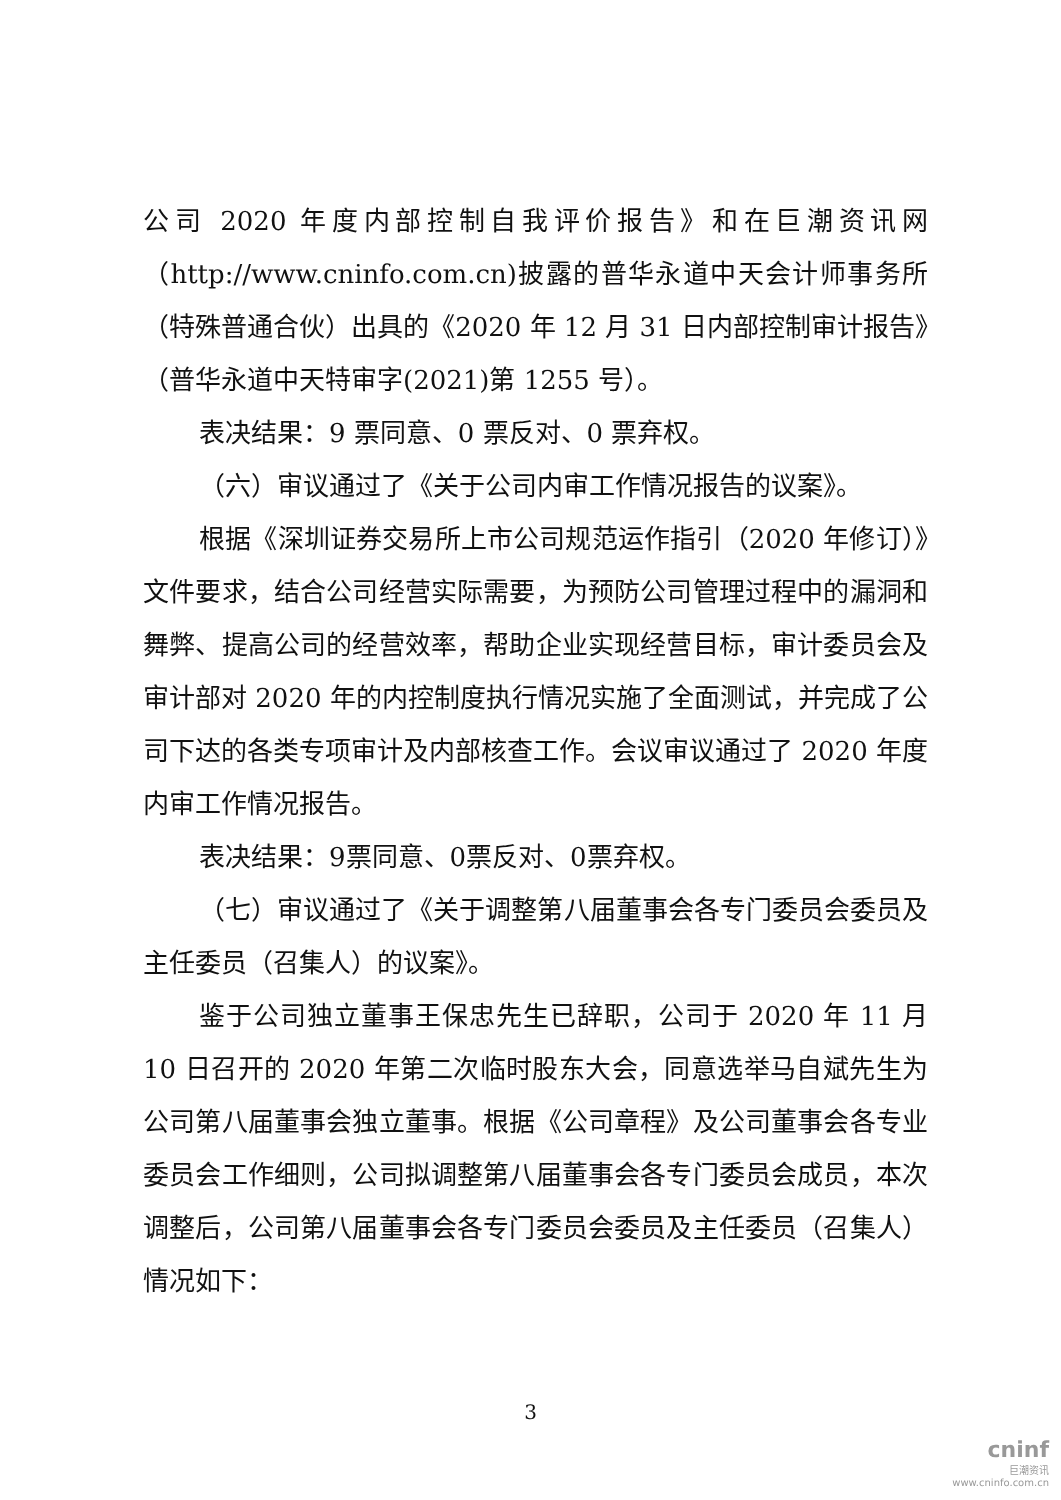公司 2020 年度内部控制自我评价报告》和在巨潮资讯网（http://www.cninfo.com.cn)披露的普华永道中天会计师事务所（特殊普通合伙）出具的《2020 年 12 月 31 日内部控制审计报告》（普华永道中天特审字(2021)第 1255 号）。
表决结果：9 票同意、0 票反对、0 票弃权。
（六）审议通过了《关于公司内审工作情况报告的议案》。
根据《深圳证券交易所上市公司规范运作指引（2020 年修订）》文件要求，结合公司经营实际需要，为预防公司管理过程中的漏洞和舞弊、提高公司的经营效率，帮助企业实现经营目标，审计委员会及审计部对 2020 年的内控制度执行情况实施了全面测试，并完成了公司下达的各类专项审计及内部核查工作。会议审议通过了 2020 年度内审工作情况报告。
表决结果：9票同意、0票反对、0票弃权。
（七）审议通过了《关于调整第八届董事会各专门委员会委员及主任委员（召集人）的议案》。
鉴于公司独立董事王保忠先生已辞职，公司于 2020 年 11 月 10 日召开的 2020 年第二次临时股东大会，同意选举马自斌先生为公司第八届董事会独立董事。根据《公司章程》及公司董事会各专业委员会工作细则，公司拟调整第八届董事会各专门委员会成员，本次调整后，公司第八届董事会各专门委员会委员及主任委员（召集人）情况如下：
3
cninf
巨潮资讯
www.cninfo.com.cn